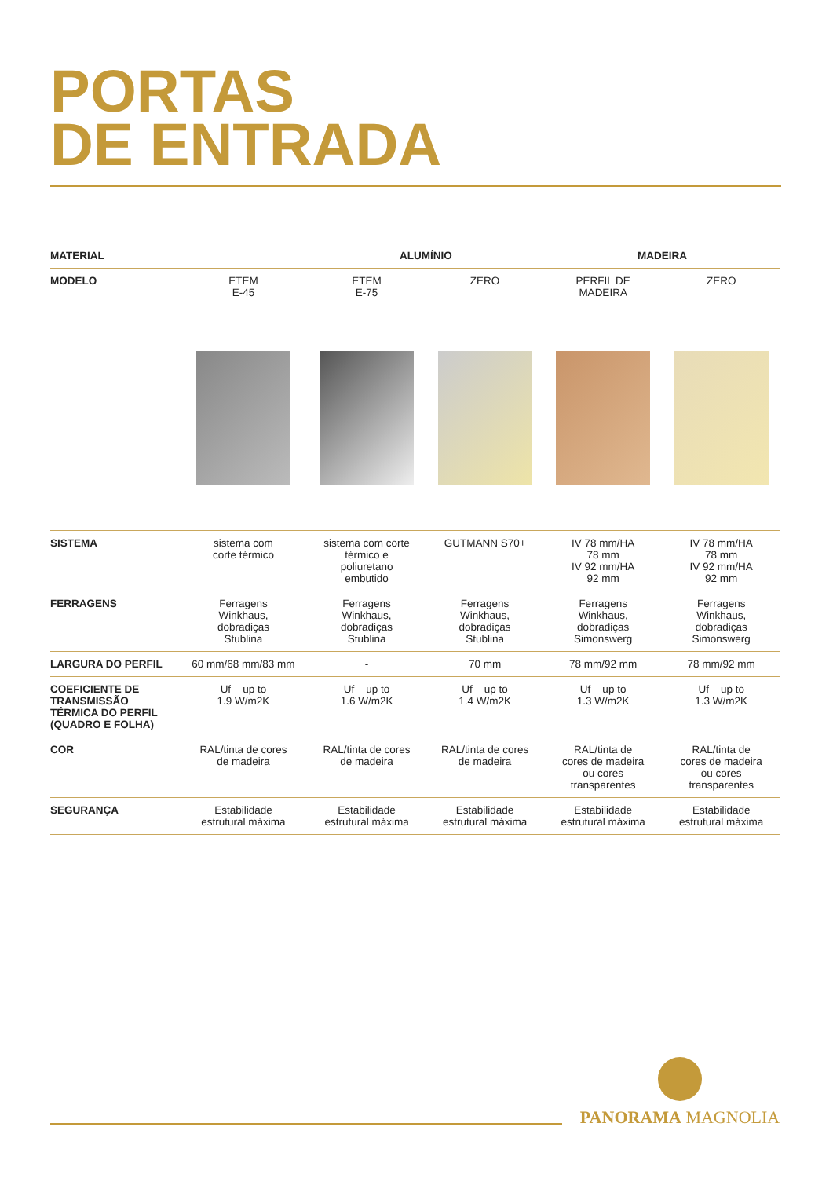PORTAS
DE ENTRADA
| MATERIAL | | ALUMÍNIO | | MADEIRA | |
| MODELO | ETEM E-45 | ETEM E-75 | ZERO | PERFIL DE MADEIRA | ZERO |
| SISTEMA | sistema com corte térmico | sistema com corte térmico e poliuretano embutido | GUTMANN S70+ | IV 78 mm/HA 78 mm IV 92 mm/HA 92 mm | IV 78 mm/HA 78 mm IV 92 mm/HA 92 mm |
| FERRAGENS | Ferragens Winkhaus, dobradiças Stublina | Ferragens Winkhaus, dobradiças Stublina | Ferragens Winkhaus, dobradiças Stublina | Ferragens Winkhaus, dobradiças Simonswerg | Ferragens Winkhaus, dobradiças Simonswerg |
| LARGURA DO PERFIL | 60 mm/68 mm/83 mm | - | 70 mm | 78 mm/92 mm | 78 mm/92 mm |
| COEFICIENTE DE TRANSMISSÃO TÉRMICA DO PERFIL (QUADRO E FOLHA) | Uf – up to 1.9 W/m2K | Uf – up to 1.6 W/m2K | Uf – up to 1.4 W/m2K | Uf – up to 1.3 W/m2K | Uf – up to 1.3 W/m2K |
| COR | RAL/tinta de cores de madeira | RAL/tinta de cores de madeira | RAL/tinta de cores de madeira | RAL/tinta de cores de madeira ou cores transparentes | RAL/tinta de cores de madeira ou cores transparentes |
| SEGURANÇA | Estabilidade estrutural máxima | Estabilidade estrutural máxima | Estabilidade estrutural máxima | Estabilidade estrutural máxima | Estabilidade estrutural máxima |
PANORAMA MAGNOLIA